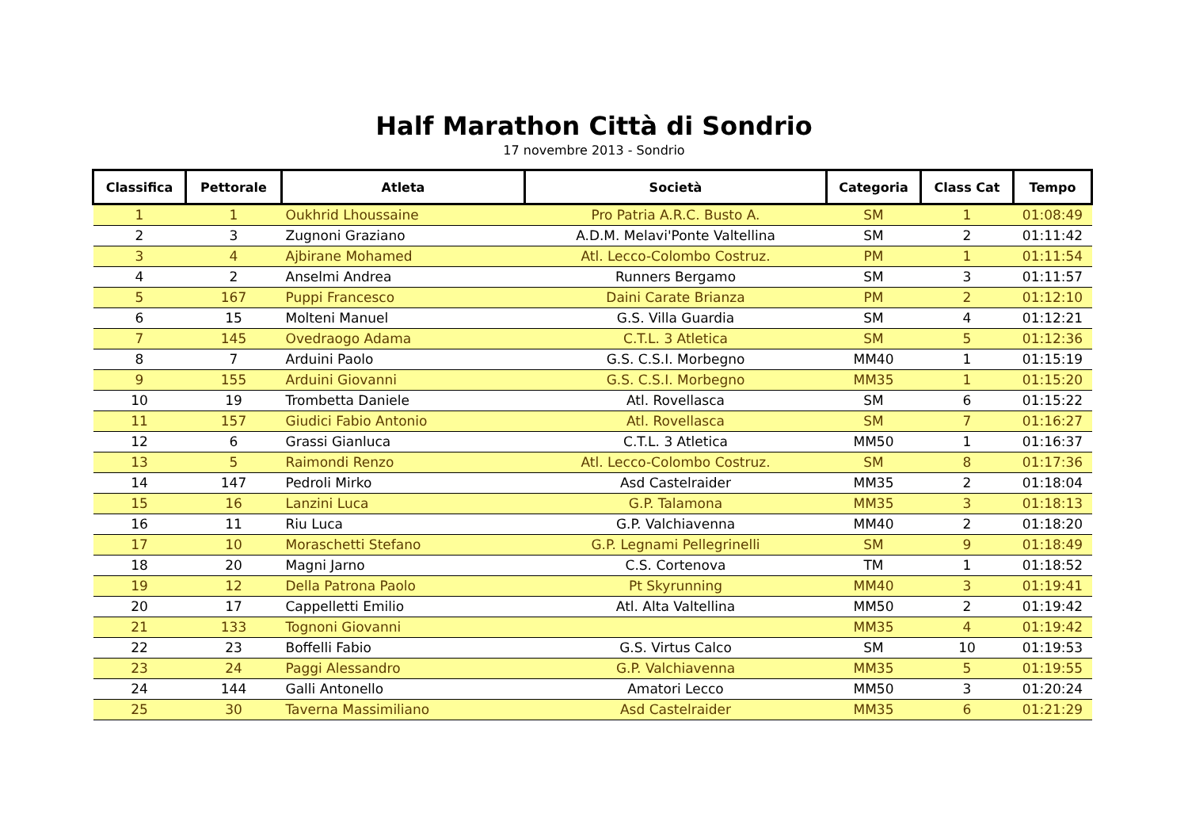Half Marathon Città di Sondrio
17 novembre 2013 - Sondrio
| Classifica | Pettorale | Atleta | Società | Categoria | Class Cat | Tempo |
| --- | --- | --- | --- | --- | --- | --- |
| 1 | 1 | Oukhrid Lhoussaine | Pro Patria A.R.C. Busto A. | SM | 1 | 01:08:49 |
| 2 | 3 | Zugnoni Graziano | A.D.M. Melavi'Ponte Valtellina | SM | 2 | 01:11:42 |
| 3 | 4 | Ajbirane Mohamed | Atl. Lecco-Colombo Costruz. | PM | 1 | 01:11:54 |
| 4 | 2 | Anselmi Andrea | Runners Bergamo | SM | 3 | 01:11:57 |
| 5 | 167 | Puppi Francesco | Daini Carate Brianza | PM | 2 | 01:12:10 |
| 6 | 15 | Molteni Manuel | G.S. Villa Guardia | SM | 4 | 01:12:21 |
| 7 | 145 | Ovedraogo Adama | C.T.L. 3 Atletica | SM | 5 | 01:12:36 |
| 8 | 7 | Arduini Paolo | G.S. C.S.I. Morbegno | MM40 | 1 | 01:15:19 |
| 9 | 155 | Arduini Giovanni | G.S. C.S.I. Morbegno | MM35 | 1 | 01:15:20 |
| 10 | 19 | Trombetta Daniele | Atl. Rovellasca | SM | 6 | 01:15:22 |
| 11 | 157 | Giudici Fabio Antonio | Atl. Rovellasca | SM | 7 | 01:16:27 |
| 12 | 6 | Grassi Gianluca | C.T.L. 3 Atletica | MM50 | 1 | 01:16:37 |
| 13 | 5 | Raimondi Renzo | Atl. Lecco-Colombo Costruz. | SM | 8 | 01:17:36 |
| 14 | 147 | Pedroli Mirko | Asd Castelraider | MM35 | 2 | 01:18:04 |
| 15 | 16 | Lanzini Luca | G.P. Talamona | MM35 | 3 | 01:18:13 |
| 16 | 11 | Riu Luca | G.P. Valchiavenna | MM40 | 2 | 01:18:20 |
| 17 | 10 | Moraschetti Stefano | G.P. Legnami Pellegrinelli | SM | 9 | 01:18:49 |
| 18 | 20 | Magni Jarno | C.S. Cortenova | TM | 1 | 01:18:52 |
| 19 | 12 | Della Patrona Paolo | Pt Skyrunning | MM40 | 3 | 01:19:41 |
| 20 | 17 | Cappelletti Emilio | Atl. Alta Valtellina | MM50 | 2 | 01:19:42 |
| 21 | 133 | Tognoni Giovanni | | MM35 | 4 | 01:19:42 |
| 22 | 23 | Boffelli Fabio | G.S. Virtus Calco | SM | 10 | 01:19:53 |
| 23 | 24 | Paggi Alessandro | G.P. Valchiavenna | MM35 | 5 | 01:19:55 |
| 24 | 144 | Galli Antonello | Amatori Lecco | MM50 | 3 | 01:20:24 |
| 25 | 30 | Taverna Massimiliano | Asd Castelraider | MM35 | 6 | 01:21:29 |